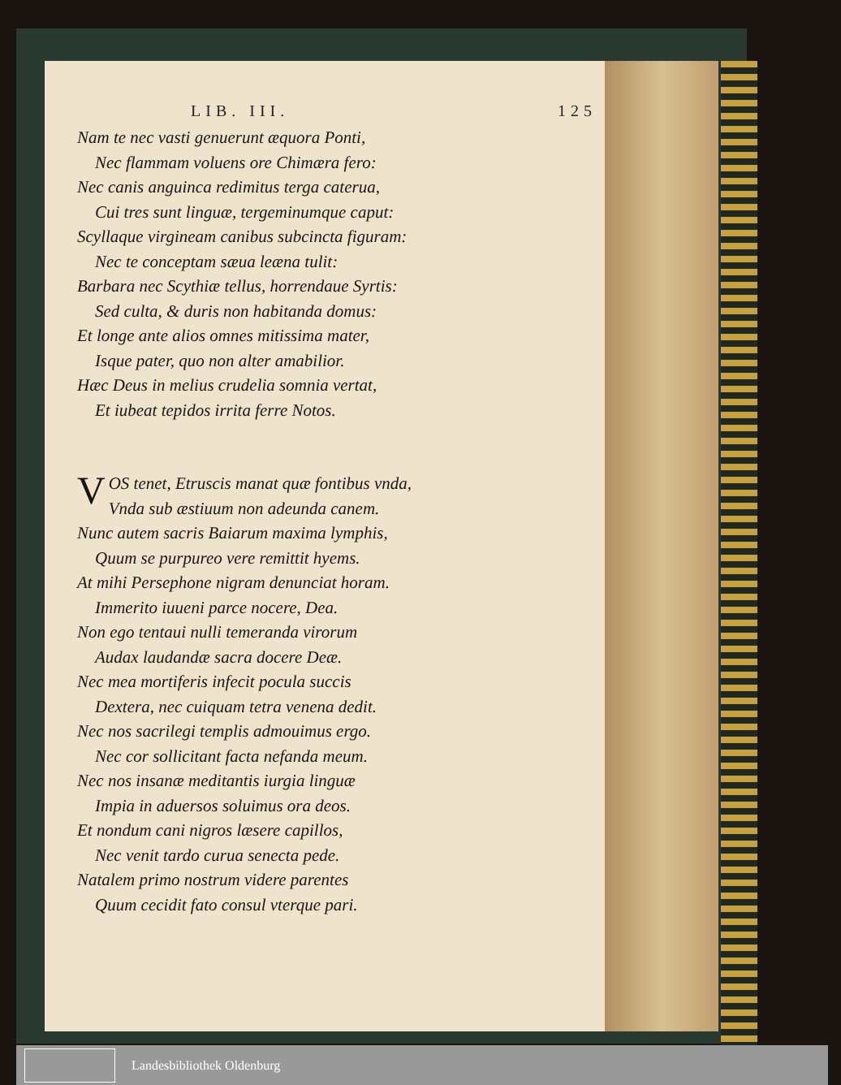LIB. III. 125
Nam te nec vasti genuerunt æquora Ponti,
Nec flammam voluens ore Chimæra fero:
Nec canis anguinca redimitus terga caterua,
Cui tres sunt linguæ, tergeminumque caput:
Scyllaque virgineam canibus subcincta figuram:
Nec te conceptam sæua leæna tulit:
Barbara nec Scythiæ tellus, horrendaue Syrtis:
Sed culta, & duris non habitanda domus:
Et longe ante alios omnes mitissima mater,
Isque pater, quo non alter amabilior.
Hæc Deus in melius crudelia somnia vertat,
Et iubeat tepidos irrita ferre Notos.
VOS tenet, Etruscis manat quæ fontibus vnda,
Vnda sub æstiuum non adeunda canem.
Nunc autem sacris Baiarum maxima lymphis,
Quum se purpureo vere remittit hyems.
At mihi Persephone nigram denunciat horam.
Immerito iuueni parce nocere, Dea.
Non ego tentaui nulli temeranda virorum
Audax laudandæ sacra docere Deæ.
Nec mea mortiferis infecit pocula succis
Dextera, nec cuiquam tetra venena dedit.
Nec nos sacrilegi templis admouimus ergo.
Nec cor sollicitant facta nefanda meum.
Nec nos insanæ meditantis iurgia linguæ
Impia in aduersos soluimus ora deos.
Et nondum cani nigros læsere capillos,
Nec venit tardo curua senecta pede.
Natalem primo nostrum videre parentes
Quum cecidit fato consul vterque pari.
Landesbibliothek Oldenburg